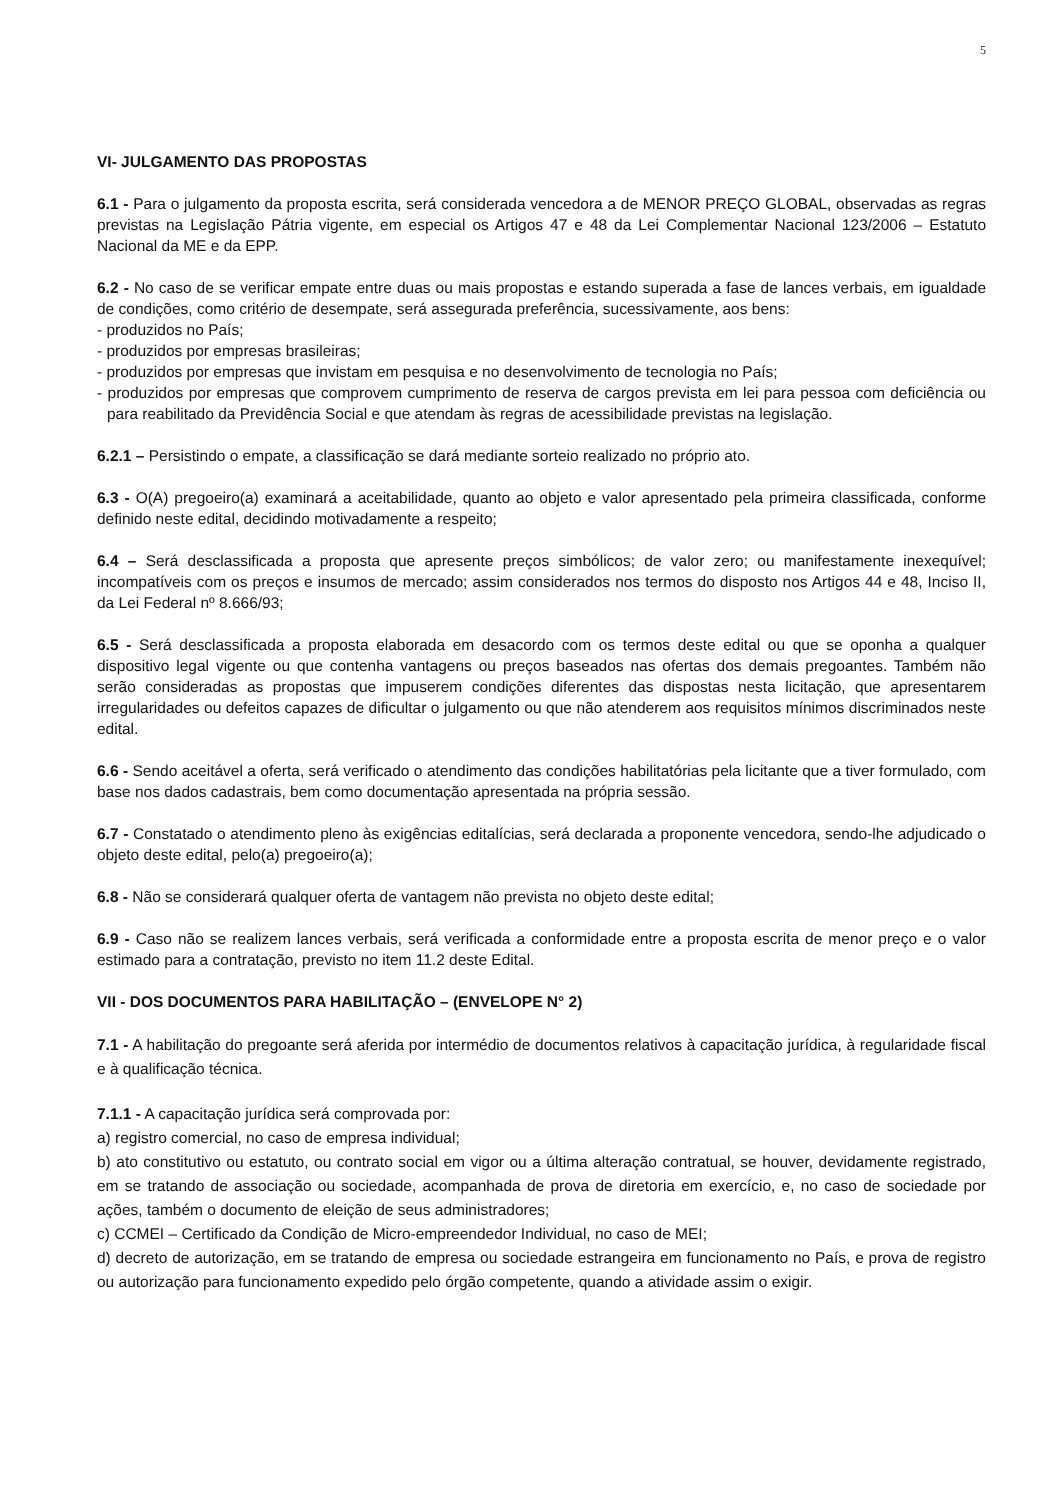5
VI- JULGAMENTO DAS PROPOSTAS
6.1 - Para o julgamento da proposta escrita, será considerada vencedora a de MENOR PREÇO GLOBAL, observadas as regras previstas na Legislação Pátria vigente, em especial os Artigos 47 e 48 da Lei Complementar Nacional 123/2006 – Estatuto Nacional da ME e da EPP.
6.2 - No caso de se verificar empate entre duas ou mais propostas e estando superada a fase de lances verbais, em igualdade de condições, como critério de desempate, será assegurada preferência, sucessivamente, aos bens:
- produzidos no País;
- produzidos por empresas brasileiras;
- produzidos por empresas que invistam em pesquisa e no desenvolvimento de tecnologia no País;
- produzidos por empresas que comprovem cumprimento de reserva de cargos prevista em lei para pessoa com deficiência ou para reabilitado da Previdência Social e que atendam às regras de acessibilidade previstas na legislação.
6.2.1 – Persistindo o empate, a classificação se dará mediante sorteio realizado no próprio ato.
6.3 - O(A) pregoeiro(a) examinará a aceitabilidade, quanto ao objeto e valor apresentado pela primeira classificada, conforme definido neste edital, decidindo motivadamente a respeito;
6.4 – Será desclassificada a proposta que apresente preços simbólicos; de valor zero; ou manifestamente inexequível; incompatíveis com os preços e insumos de mercado; assim considerados nos termos do disposto nos Artigos 44 e 48, Inciso II, da Lei Federal nº 8.666/93;
6.5 - Será desclassificada a proposta elaborada em desacordo com os termos deste edital ou que se oponha a qualquer dispositivo legal vigente ou que contenha vantagens ou preços baseados nas ofertas dos demais pregoantes. Também não serão consideradas as propostas que impuserem condições diferentes das dispostas nesta licitação, que apresentarem irregularidades ou defeitos capazes de dificultar o julgamento ou que não atenderem aos requisitos mínimos discriminados neste edital.
6.6 - Sendo aceitável a oferta, será verificado o atendimento das condições habilitatórias pela licitante que a tiver formulado, com base nos dados cadastrais, bem como documentação apresentada na própria sessão.
6.7 - Constatado o atendimento pleno às exigências editalícias, será declarada a proponente vencedora, sendo-lhe adjudicado o objeto deste edital, pelo(a) pregoeiro(a);
6.8 - Não se considerará qualquer oferta de vantagem não prevista no objeto deste edital;
6.9 - Caso não se realizem lances verbais, será verificada a conformidade entre a proposta escrita de menor preço e o valor estimado para a contratação, previsto no item 11.2 deste Edital.
VII - DOS DOCUMENTOS PARA HABILITAÇÃO – (ENVELOPE N° 2)
7.1 - A habilitação do pregoante será aferida por intermédio de documentos relativos à capacitação jurídica, à regularidade fiscal e à qualificação técnica.
7.1.1 - A capacitação jurídica será comprovada por:
a) registro comercial, no caso de empresa individual;
b) ato constitutivo ou estatuto, ou contrato social em vigor ou a última alteração contratual, se houver, devidamente registrado, em se tratando de associação ou sociedade, acompanhada de prova de diretoria em exercício, e, no caso de sociedade por ações, também o documento de eleição de seus administradores;
c) CCMEI – Certificado da Condição de Micro-empreendedor Individual, no caso de MEI;
d) decreto de autorização, em se tratando de empresa ou sociedade estrangeira em funcionamento no País, e prova de registro ou autorização para funcionamento expedido pelo órgão competente, quando a atividade assim o exigir.